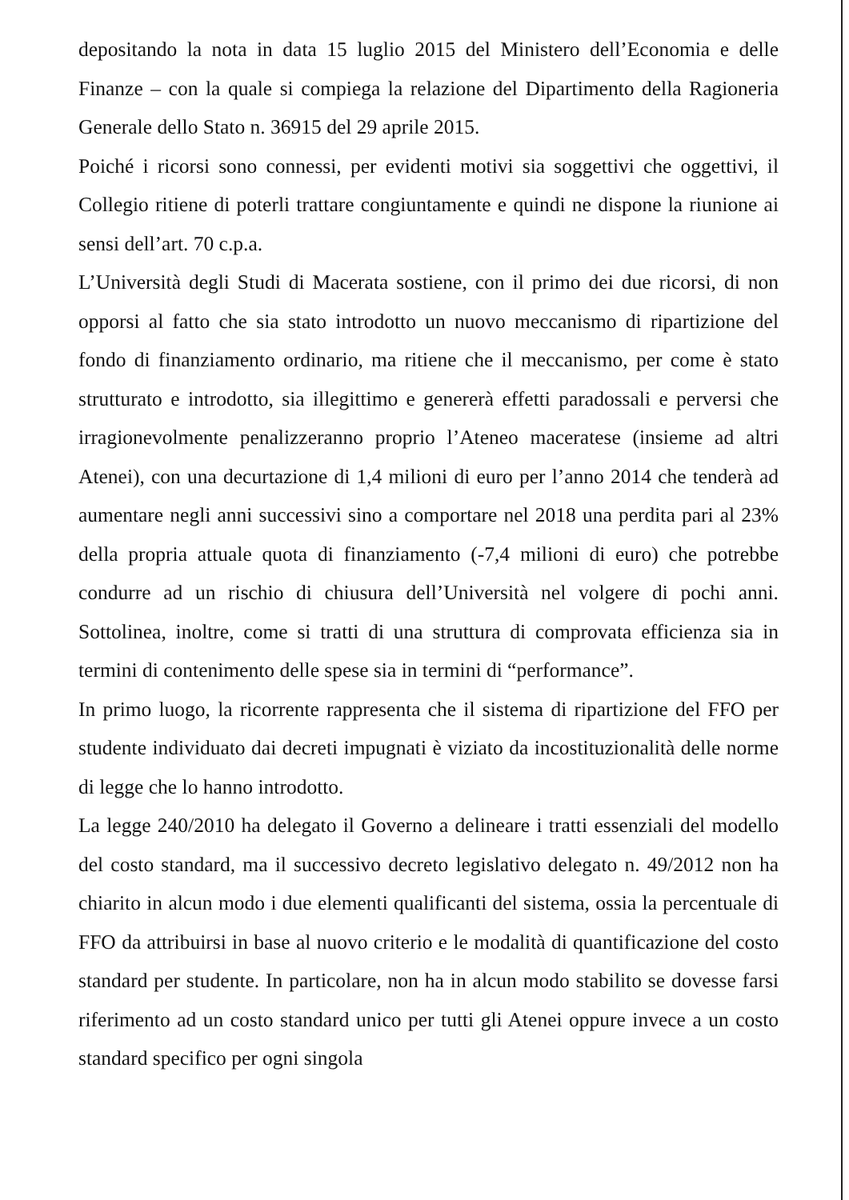depositando la nota in data 15 luglio 2015 del Ministero dell’Economia e delle Finanze – con la quale si compiega la relazione del Dipartimento della Ragioneria Generale dello Stato n. 36915 del 29 aprile 2015.
Poiché i ricorsi sono connessi, per evidenti motivi sia soggettivi che oggettivi, il Collegio ritiene di poterli trattare congiuntamente e quindi ne dispone la riunione ai sensi dell’art. 70 c.p.a.
L’Università degli Studi di Macerata sostiene, con il primo dei due ricorsi, di non opporsi al fatto che sia stato introdotto un nuovo meccanismo di ripartizione del fondo di finanziamento ordinario, ma ritiene che il meccanismo, per come è stato strutturato e introdotto, sia illegittimo e genererà effetti paradossali e perversi che irragionevolmente penalizzeranno proprio l’Ateneo maceratese (insieme ad altri Atenei), con una decurtazione di 1,4 milioni di euro per l’anno 2014 che tenderà ad aumentare negli anni successivi sino a comportare nel 2018 una perdita pari al 23% della propria attuale quota di finanziamento (-7,4 milioni di euro) che potrebbe condurre ad un rischio di chiusura dell’Università nel volgere di pochi anni. Sottolinea, inoltre, come si tratti di una struttura di comprovata efficienza sia in termini di contenimento delle spese sia in termini di “performance”.
In primo luogo, la ricorrente rappresenta che il sistema di ripartizione del FFO per studente individuato dai decreti impugnati è viziato da incostituzionalità delle norme di legge che lo hanno introdotto.
La legge 240/2010 ha delegato il Governo a delineare i tratti essenziali del modello del costo standard, ma il successivo decreto legislativo delegato n. 49/2012 non ha chiarito in alcun modo i due elementi qualificanti del sistema, ossia la percentuale di FFO da attribuirsi in base al nuovo criterio e le modalità di quantificazione del costo standard per studente. In particolare, non ha in alcun modo stabilito se dovesse farsi riferimento ad un costo standard unico per tutti gli Atenei oppure invece a un costo standard specifico per ogni singola